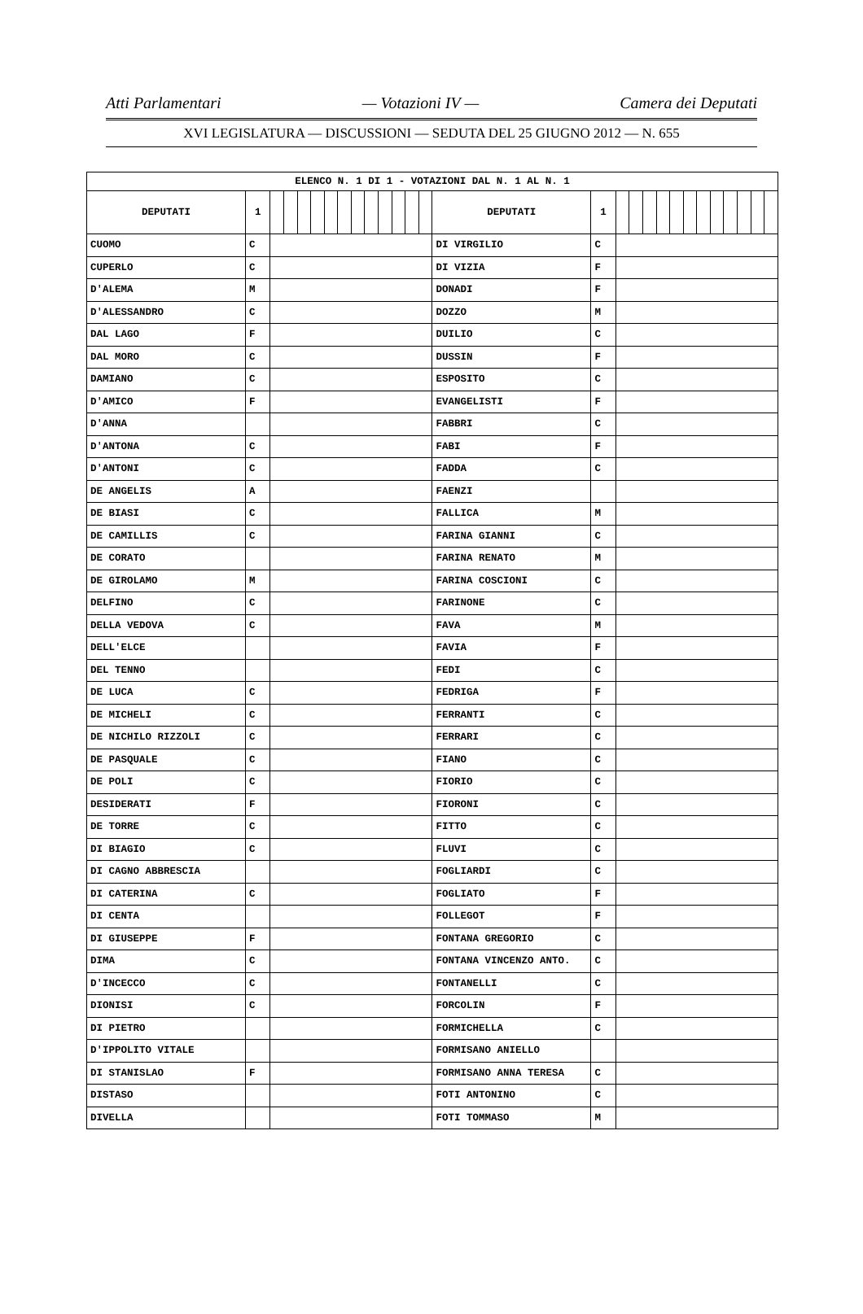Atti Parlamentari — Votazioni IV — Camera dei Deputati
XVI LEGISLATURA — DISCUSSIONI — SEDUTA DEL 25 GIUGNO 2012 — N. 655
| ELENCO N. 1 DI 1 - VOTAZIONI DAL N. 1 AL N. 1 | | | | | | | | | | | | | | | | | | | | | | | | | | | |
| DEPUTATI | 1 | | | | | | | | | | | | | DEPUTATI | 1 | | | | | | | | | | | | |
| CUOMO | C | | | | | | | | | | | | | DI VIRGILIO | C | | | | | | | | | | | | |
| CUPERLO | C | | | | | | | | | | | | | DI VIZIA | F | | | | | | | | | | | | |
| D'ALEMA | M | | | | | | | | | | | | | DONADI | F | | | | | | | | | | | | |
| D'ALESSANDRO | C | | | | | | | | | | | | | DOZZO | M | | | | | | | | | | | | |
| DAL LAGO | F | | | | | | | | | | | | | DUILIO | C | | | | | | | | | | | | |
| DAL MORO | C | | | | | | | | | | | | | DUSSIN | F | | | | | | | | | | | | |
| DAMIANO | C | | | | | | | | | | | | | ESPOSITO | C | | | | | | | | | | | | |
| D'AMICO | F | | | | | | | | | | | | | EVANGELISTI | F | | | | | | | | | | | | |
| D'ANNA | | | | | | | | | | | | | | FABBRI | C | | | | | | | | | | | | |
| D'ANTONA | C | | | | | | | | | | | | | FABI | F | | | | | | | | | | | | |
| D'ANTONI | C | | | | | | | | | | | | | FADDA | C | | | | | | | | | | | | |
| DE ANGELIS | A | | | | | | | | | | | | | FAENZI | | | | | | | | | | | | | |
| DE BIASI | C | | | | | | | | | | | | | FALLICA | M | | | | | | | | | | | | |
| DE CAMILLIS | C | | | | | | | | | | | | | FARINA GIANNI | C | | | | | | | | | | | | |
| DE CORATO | | | | | | | | | | | | | | FARINA RENATO | M | | | | | | | | | | | | |
| DE GIROLAMO | M | | | | | | | | | | | | | FARINA COSCIONI | C | | | | | | | | | | | | |
| DELFINO | C | | | | | | | | | | | | | FARINONE | C | | | | | | | | | | | | |
| DELLA VEDOVA | C | | | | | | | | | | | | | FAVA | M | | | | | | | | | | | | |
| DELL'ELCE | | | | | | | | | | | | | | FAVIA | F | | | | | | | | | | | | |
| DEL TENNO | | | | | | | | | | | | | | FEDI | C | | | | | | | | | | | | |
| DE LUCA | C | | | | | | | | | | | | | FEDRIGA | F | | | | | | | | | | | | |
| DE MICHELI | C | | | | | | | | | | | | | FERRANTI | C | | | | | | | | | | | | |
| DE NICHILO RIZZOLI | C | | | | | | | | | | | | | FERRARI | C | | | | | | | | | | | | |
| DE PASQUALE | C | | | | | | | | | | | | | FIANO | C | | | | | | | | | | | | |
| DE POLI | C | | | | | | | | | | | | | FIORIO | C | | | | | | | | | | | | |
| DESIDERATI | F | | | | | | | | | | | | | FIORONI | C | | | | | | | | | | | | |
| DE TORRE | C | | | | | | | | | | | | | FITTO | C | | | | | | | | | | | | |
| DI BIAGIO | C | | | | | | | | | | | | | FLUVI | C | | | | | | | | | | | | |
| DI CAGNO ABBRESCIA | | | | | | | | | | | | | | FOGLIARDI | C | | | | | | | | | | | | |
| DI CATERINA | C | | | | | | | | | | | | | FOGLIATO | F | | | | | | | | | | | | |
| DI CENTA | | | | | | | | | | | | | | FOLLEGOT | F | | | | | | | | | | | | |
| DI GIUSEPPE | F | | | | | | | | | | | | | FONTANA GREGORIO | C | | | | | | | | | | | | |
| DIMA | C | | | | | | | | | | | | | FONTANA VINCENZO ANTO. | C | | | | | | | | | | | | |
| D'INCECCO | C | | | | | | | | | | | | | FONTANELLI | C | | | | | | | | | | | | |
| DIONISI | C | | | | | | | | | | | | | FORCOLIN | F | | | | | | | | | | | | |
| DI PIETRO | | | | | | | | | | | | | | FORMICHELLA | C | | | | | | | | | | | | |
| D'IPPOLITO VITALE | | | | | | | | | | | | | | FORMISANO ANIELLO | | | | | | | | | | | | | |
| DI STANISLAO | F | | | | | | | | | | | | | FORMISANO ANNA TERESA | C | | | | | | | | | | | | |
| DISTASO | | | | | | | | | | | | | | FOTI ANTONINO | C | | | | | | | | | | | | |
| DIVELLA | | | | | | | | | | | | | | FOTI TOMMASO | M | | | | | | | | | | | | |